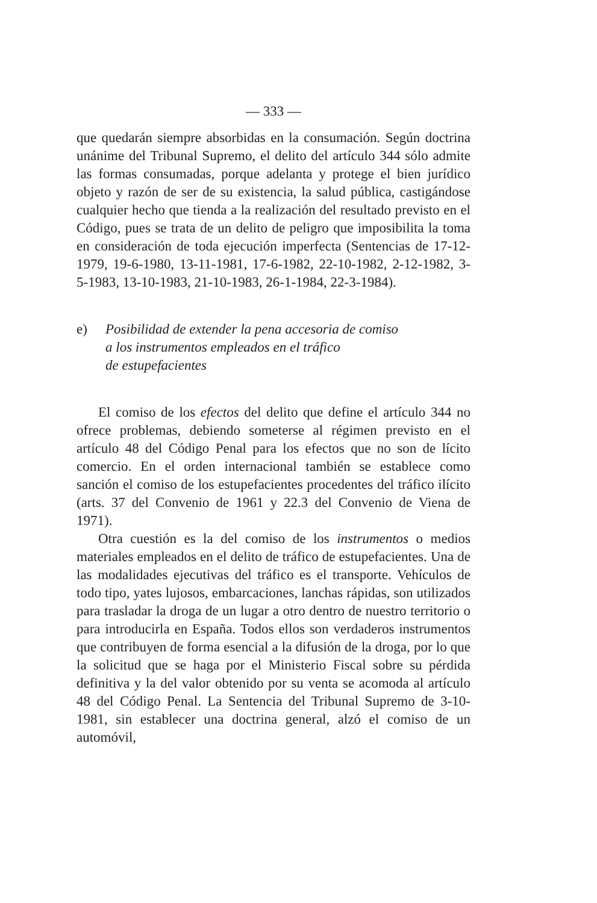— 333 —
que quedarán siempre absorbidas en la consumación. Según doctrina unánime del Tribunal Supremo, el delito del artículo 344 sólo admite las formas consumadas, porque adelanta y protege el bien jurídico objeto y razón de ser de su existencia, la salud pública, castigándose cualquier hecho que tienda a la realización del resultado previsto en el Código, pues se trata de un delito de peligro que imposibilita la toma en consideración de toda ejecución imperfecta (Sentencias de 17-12-1979, 19-6-1980, 13-11-1981, 17-6-1982, 22-10-1982, 2-12-1982, 3-5-1983, 13-10-1983, 21-10-1983, 26-1-1984, 22-3-1984).
e) Posibilidad de extender la pena accesoria de comiso
a los instrumentos empleados en el tráfico
de estupefacientes
El comiso de los efectos del delito que define el artículo 344 no ofrece problemas, debiendo someterse al régimen previsto en el artículo 48 del Código Penal para los efectos que no son de lícito comercio. En el orden internacional también se establece como sanción el comiso de los estupefacientes procedentes del tráfico ilícito (arts. 37 del Convenio de 1961 y 22.3 del Convenio de Viena de 1971).
Otra cuestión es la del comiso de los instrumentos o medios materiales empleados en el delito de tráfico de estupefacientes. Una de las modalidades ejecutivas del tráfico es el transporte. Vehículos de todo tipo, yates lujosos, embarcaciones, lanchas rápidas, son utilizados para trasladar la droga de un lugar a otro dentro de nuestro territorio o para introducirla en España. Todos ellos son verdaderos instrumentos que contribuyen de forma esencial a la difusión de la droga, por lo que la solicitud que se haga por el Ministerio Fiscal sobre su pérdida definitiva y la del valor obtenido por su venta se acomoda al artículo 48 del Código Penal. La Sentencia del Tribunal Supremo de 3-10-1981, sin establecer una doctrina general, alzó el comiso de un automóvil,